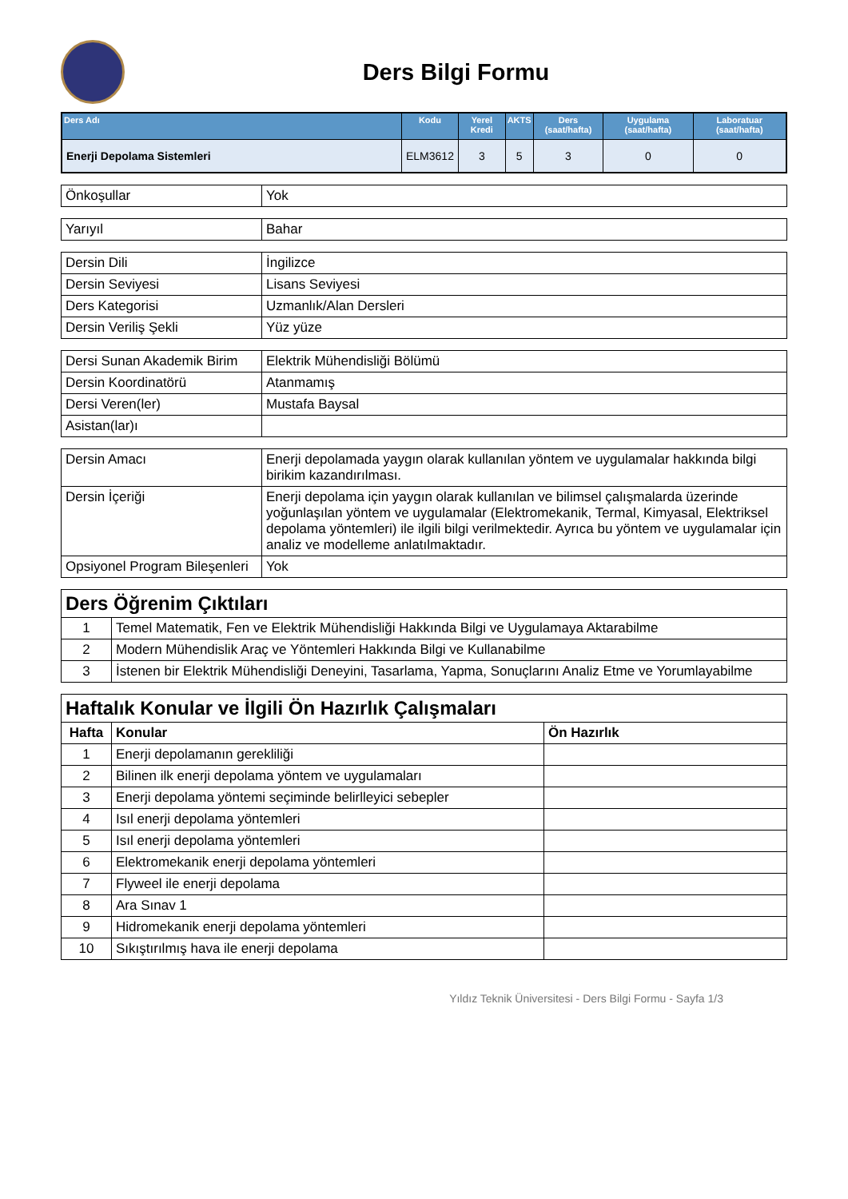Ders Bilgi Formu
| Ders Adı | Kodu | Yerel Kredi | AKTS | Ders (saat/hafta) | Uygulama (saat/hafta) | Laboratuar (saat/hafta) |
| --- | --- | --- | --- | --- | --- | --- |
| Enerji Depolama Sistemleri | ELM3612 | 3 | 5 | 3 | 0 | 0 |
| Önkoşullar | Yok |
| Yarıyıl | Bahar |
| Dersin Dili | İngilizce |
| Dersin Seviyesi | Lisans Seviyesi |
| Ders Kategorisi | Uzmanlık/Alan Dersleri |
| Dersin Veriliş Şekli | Yüz yüze |
| Dersi Sunan Akademik Birim | Elektrik Mühendisliği Bölümü |
| Dersin Koordinatörü | Atanmamış |
| Dersi Veren(ler) | Mustafa Baysal |
| Asistan(lar)ı | |
| Dersin Amacı | Enerji depolamada yaygın olarak kullanılan yöntem ve uygulamalar hakkında bilgi birikim kazandırılması. |
| Dersin İçeriği | Enerji depolama için yaygın olarak kullanılan ve bilimsel çalışmalarda üzerinde yoğunlaşılan yöntem ve uygulamalar (Elektromekanik, Termal, Kimyasal, Elektriksel depolama yöntemleri) ile ilgili bilgi verilmektedir. Ayrıca bu yöntem ve uygulamalar için analiz ve modelleme anlatılmaktadır. |
| Opsiyonel Program Bileşenleri | Yok |
| Ders Öğrenim Çıktıları | |
| --- | --- |
| 1 | Temel Matematik, Fen ve Elektrik Mühendisliği Hakkında Bilgi ve Uygulamaya Aktarabilme |
| 2 | Modern Mühendislik Araç ve Yöntemleri Hakkında Bilgi ve Kullanabilme |
| 3 | İstenen bir Elektrik Mühendisliği Deneyini, Tasarlama, Yapma, Sonuçlarını Analiz Etme ve Yorumlayabilme |
| Haftalık Konular ve İlgili Ön Hazırlık Çalışmaları | | |
| --- | --- | --- |
| Hafta | Konular | Ön Hazırlık |
| 1 | Enerji depolamanın gerekliliği | |
| 2 | Bilinen ilk enerji depolama yöntem ve uygulamaları | |
| 3 | Enerji depolama yöntemi seçiminde belirlleyici sebepler | |
| 4 | Isıl enerji depolama yöntemleri | |
| 5 | Isıl enerji depolama yöntemleri | |
| 6 | Elektromekanik enerji depolama yöntemleri | |
| 7 | Flyweel ile enerji depolama | |
| 8 | Ara Sınav 1 | |
| 9 | Hidromekanik enerji depolama yöntemleri | |
| 10 | Sıkıştırılmış hava ile enerji depolama | |
Yıldız Teknik Üniversitesi - Ders Bilgi Formu - Sayfa 1/3